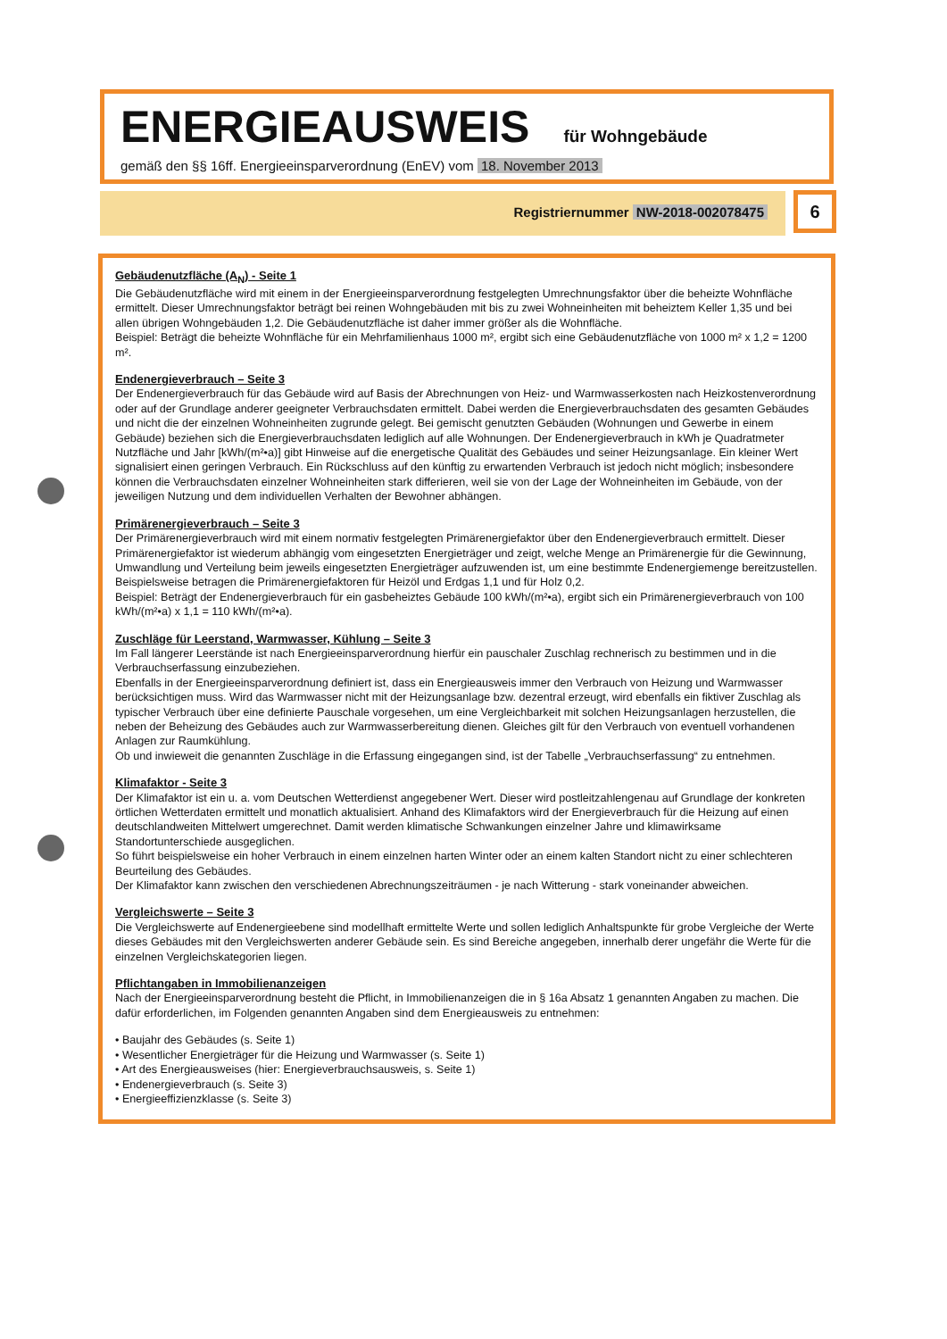ENERGIEAUSWEIS für Wohngebäude
gemäß den §§ 16ff. Energieeinsparverordnung (EnEV) vom 18. November 2013
Registriernummer NW-2018-002078475 6
Gebäudenutzfläche (A<sub>N</sub>) - Seite 1
Die Gebäudenutzfläche wird mit einem in der Energieeinsparverordnung festgelegten Umrechnungsfaktor über die beheizte Wohnfläche ermittelt. Dieser Umrechnungsfaktor beträgt bei reinen Wohngebäuden mit bis zu zwei Wohneinheiten mit beheiztem Keller 1,35 und bei allen übrigen Wohngebäuden 1,2. Die Gebäudenutzfläche ist daher immer größer als die Wohnfläche.
Beispiel: Beträgt die beheizte Wohnfläche für ein Mehrfamilienhaus 1000 m², ergibt sich eine Gebäudenutzfläche von 1000 m² x 1,2 = 1200 m².
Endenergieverbrauch – Seite 3
Der Endenergieverbrauch für das Gebäude wird auf Basis der Abrechnungen von Heiz- und Warmwasserkosten nach Heizkostenverordnung oder auf der Grundlage anderer geeigneter Verbrauchsdaten ermittelt. Dabei werden die Energieverbrauchsdaten des gesamten Gebäudes und nicht die der einzelnen Wohneinheiten zugrunde gelegt. Bei gemischt genutzten Gebäuden (Wohnungen und Gewerbe in einem Gebäude) beziehen sich die Energieverbrauchsdaten lediglich auf alle Wohnungen. Der Endenergieverbrauch in kWh je Quadratmeter Nutzfläche und Jahr [kWh/(m²•a)] gibt Hinweise auf die energetische Qualität des Gebäudes und seiner Heizungsanlage. Ein kleiner Wert signalisiert einen geringen Verbrauch. Ein Rückschluss auf den künftig zu erwartenden Verbrauch ist jedoch nicht möglich; insbesondere können die Verbrauchsdaten einzelner Wohneinheiten stark differieren, weil sie von der Lage der Wohneinheiten im Gebäude, von der jeweiligen Nutzung und dem individuellen Verhalten der Bewohner abhängen.
Primärenergieverbrauch – Seite 3
Der Primärenergieverbrauch wird mit einem normativ festgelegten Primärenergiefaktor über den Endenergieverbrauch ermittelt. Dieser Primärenergiefaktor ist wiederum abhängig vom eingesetzten Energieträger und zeigt, welche Menge an Primärenergie für die Gewinnung, Umwandlung und Verteilung beim jeweils eingesetzten Energieträger aufzuwenden ist, um eine bestimmte Endenergiemenge bereitzustellen. Beispielsweise betragen die Primärenergiefaktoren für Heizöl und Erdgas 1,1 und für Holz 0,2.
Beispiel: Beträgt der Endenergieverbrauch für ein gasbeheiztes Gebäude 100 kWh/(m²•a), ergibt sich ein Primärenergieverbrauch von 100 kWh/(m²•a) x 1,1 = 110 kWh/(m²•a).
Zuschläge für Leerstand, Warmwasser, Kühlung – Seite 3
Im Fall längerer Leerstände ist nach Energieeinsparverordnung hierfür ein pauschaler Zuschlag rechnerisch zu bestimmen und in die Verbrauchserfassung einzubeziehen.
Ebenfalls in der Energieeinsparverordnung definiert ist, dass ein Energieausweis immer den Verbrauch von Heizung und Warmwasser berücksichtigen muss. Wird das Warmwasser nicht mit der Heizungsanlage bzw. dezentral erzeugt, wird ebenfalls ein fiktiver Zuschlag als typischer Verbrauch über eine definierte Pauschale vorgesehen, um eine Vergleichbarkeit mit solchen Heizungsanlagen herzustellen, die neben der Beheizung des Gebäudes auch zur Warmwasserbereitung dienen. Gleiches gilt für den Verbrauch von eventuell vorhandenen Anlagen zur Raumkühlung.
Ob und inwieweit die genannten Zuschläge in die Erfassung eingegangen sind, ist der Tabelle „Verbrauchserfassung“ zu entnehmen.
Klimafaktor - Seite 3
Der Klimafaktor ist ein u. a. vom Deutschen Wetterdienst angegebener Wert. Dieser wird postleitzahlengenau auf Grundlage der konkreten örtlichen Wetterdaten ermittelt und monatlich aktualisiert. Anhand des Klimafaktors wird der Energieverbrauch für die Heizung auf einen deutschlandweiten Mittelwert umgerechnet. Damit werden klimatische Schwankungen einzelner Jahre und klimawirksame Standortunterschiede ausgeglichen.
So führt beispielsweise ein hoher Verbrauch in einem einzelnen harten Winter oder an einem kalten Standort nicht zu einer schlechteren Beurteilung des Gebäudes.
Der Klimafaktor kann zwischen den verschiedenen Abrechnungszeiträumen - je nach Witterung - stark voneinander abweichen.
Vergleichswerte – Seite 3
Die Vergleichswerte auf Endenergieebene sind modellhaft ermittelte Werte und sollen lediglich Anhaltspunkte für grobe Vergleiche der Werte dieses Gebäudes mit den Vergleichswerten anderer Gebäude sein. Es sind Bereiche angegeben, innerhalb derer ungefähr die Werte für die einzelnen Vergleichskategorien liegen.
Pflichtangaben in Immobilienanzeigen
Nach der Energieeinsparverordnung besteht die Pflicht, in Immobilienanzeigen die in § 16a Absatz 1 genannten Angaben zu machen. Die dafür erforderlichen, im Folgenden genannten Angaben sind dem Energieausweis zu entnehmen:
• Baujahr des Gebäudes (s. Seite 1)
• Wesentlicher Energieträger für die Heizung und Warmwasser (s. Seite 1)
• Art des Energieausweises (hier: Energieverbrauchsausweis, s. Seite 1)
• Endenergieverbrauch (s. Seite 3)
• Energieeffizienzklasse (s. Seite 3)